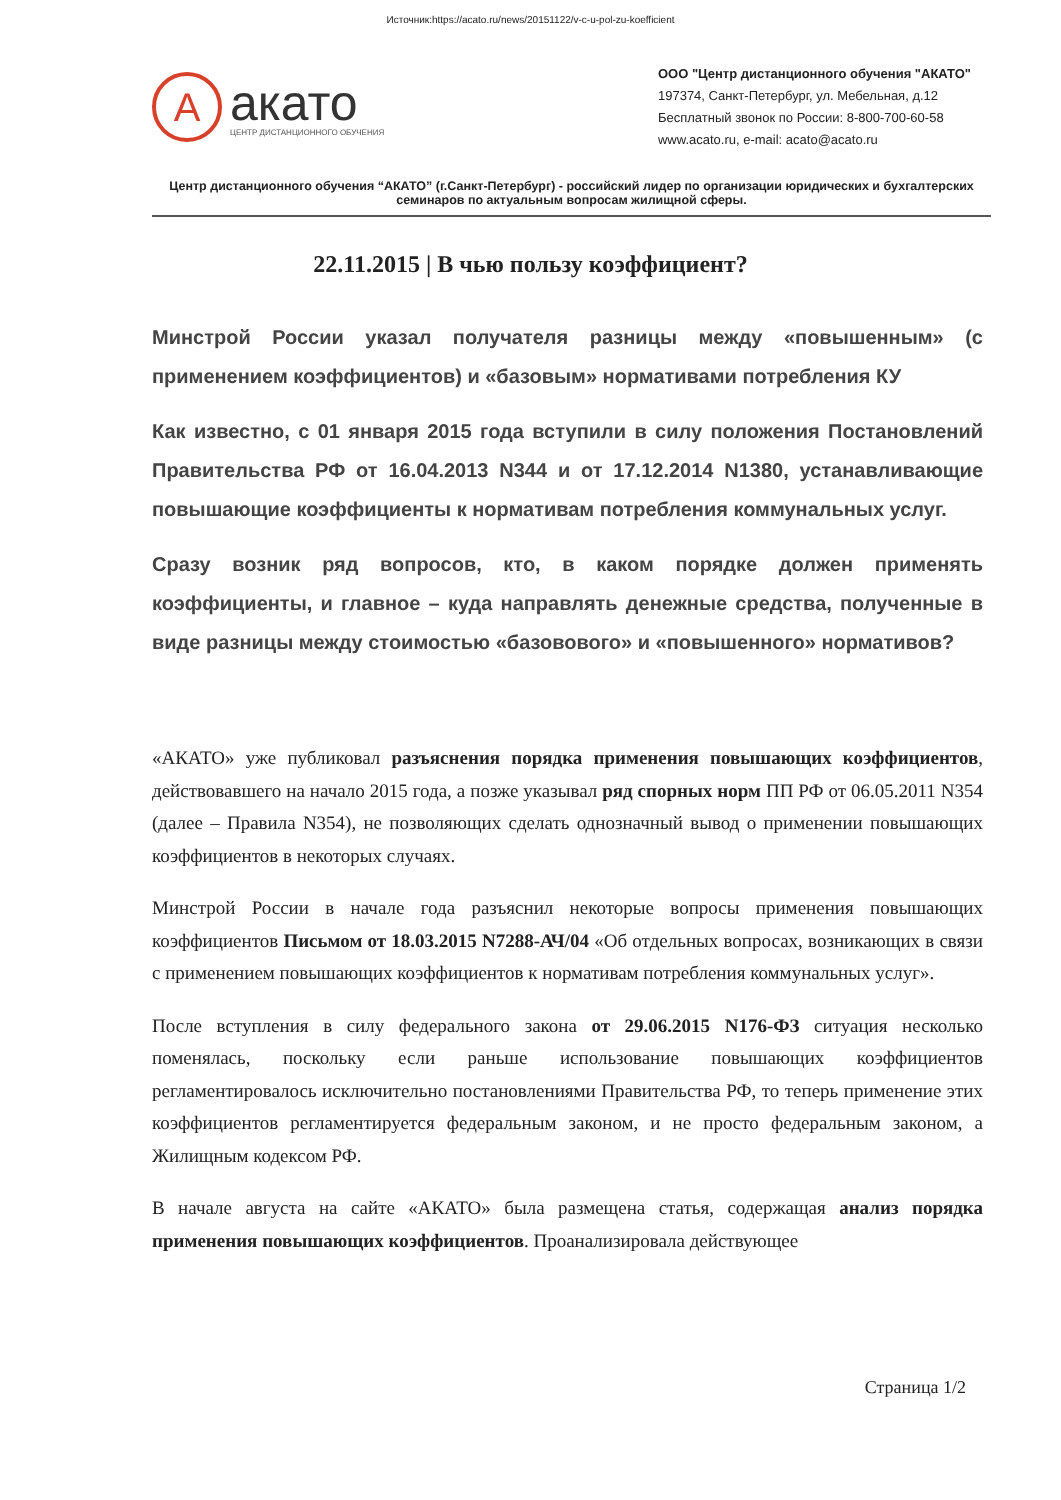Источник:https://acato.ru/news/20151122/v-c-u-pol-zu-koefficient
A
акато
ЦЕНТР ДИСТАНЦИОННОГО ОБУЧЕНИЯ
ООО "Центр дистанционного обучения "АКАТО"
197374, Санкт-Петербург, ул. Мебельная, д.12
Бесплатный звонок по России: 8-800-700-60-58
www.acato.ru, e-mail: acato@acato.ru
Центр дистанционного обучения “АКАТО” (г.Санкт-Петербург) - российский лидер по организации юридических и бухгалтерских семинаров по актуальным вопросам жилищной сферы.
22.11.2015 | В чью пользу коэффициент?
Минстрой России указал получателя разницы между «повышенным» (с применением коэффициентов) и «базовым» нормативами потребления КУ
Как известно, с 01 января 2015 года вступили в силу положения Постановлений Правительства РФ от 16.04.2013 N344 и от 17.12.2014 N1380, устанавливающие повышающие коэффициенты к нормативам потребления коммунальных услуг.
Сразу возник ряд вопросов, кто, в каком порядке должен применять коэффициенты, и главное – куда направлять денежные средства, полученные в виде разницы между стоимостью «базовового» и «повышенного» нормативов?
«АКАТО» уже публиковал разъяснения порядка применения повышающих коэффициентов, действовавшего на начало 2015 года, а позже указывал ряд спорных норм ПП РФ от 06.05.2011 N354 (далее – Правила N354), не позволяющих сделать однозначный вывод о применении повышающих коэффициентов в некоторых случаях.
Минстрой России в начале года разъяснил некоторые вопросы применения повышающих коэффициентов Письмом от 18.03.2015 N7288-АЧ/04 «Об отдельных вопросах, возникающих в связи с применением повышающих коэффициентов к нормативам потребления коммунальных услуг».
После вступления в силу федерального закона от 29.06.2015 N176-ФЗ ситуация несколько поменялась, поскольку если раньше использование повышающих коэффициентов регламентировалось исключительно постановлениями Правительства РФ, то теперь применение этих коэффициентов регламентируется федеральным законом, и не просто федеральным законом, а Жилищным кодексом РФ.
В начале августа на сайте «АКАТО» была размещена статья, содержащая анализ порядка применения повышающих коэффициентов. Проанализировала действующее
Страница 1/2